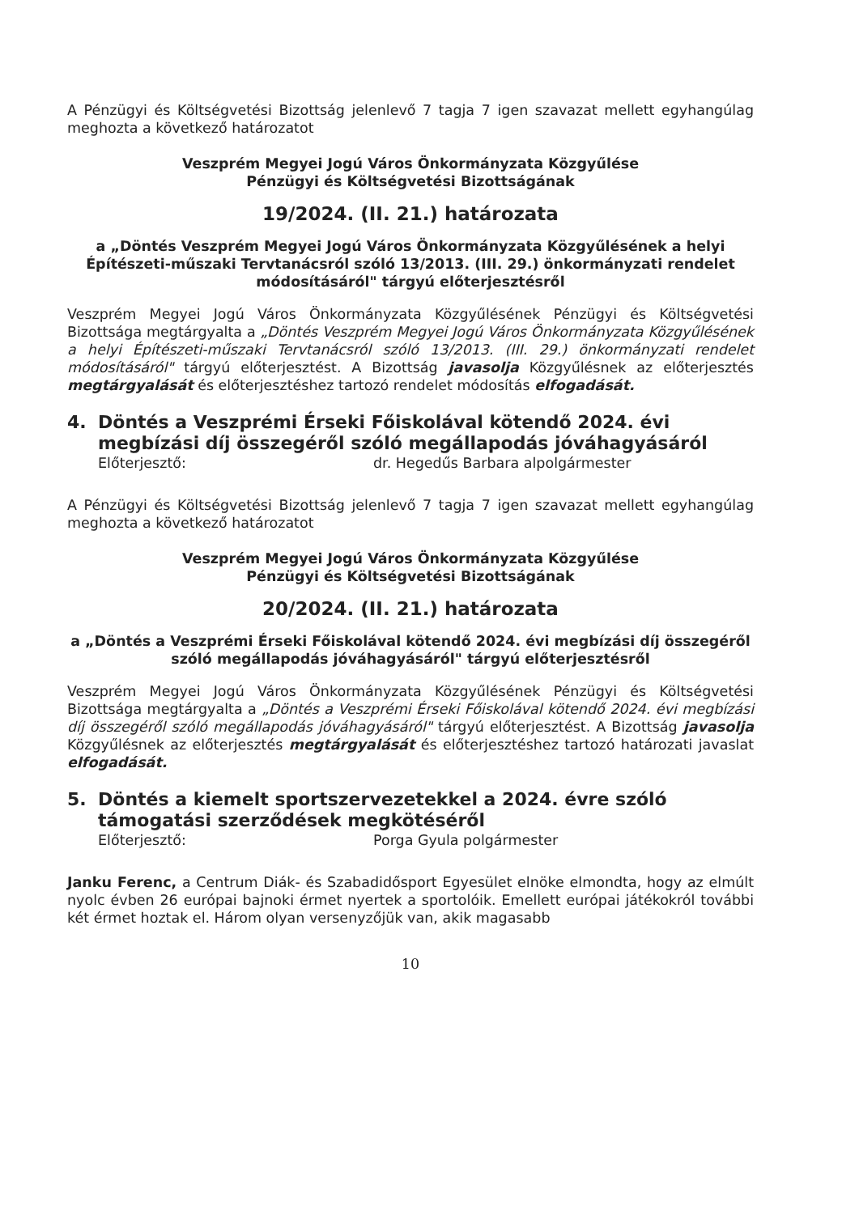A Pénzügyi és Költségvetési Bizottság jelenlevő 7 tagja 7 igen szavazat mellett egyhangúlag meghozta a következő határozatot
Veszprém Megyei Jogú Város Önkormányzata Közgyűlése
Pénzügyi és Költségvetési Bizottságának
19/2024. (II. 21.) határozata
a „Döntés Veszprém Megyei Jogú Város Önkormányzata Közgyűlésének a helyi Építészeti-műszaki Tervtanácsról szóló 13/2013. (III. 29.) önkormányzati rendelet módosításáról" tárgyú előterjesztésről
Veszprém Megyei Jogú Város Önkormányzata Közgyűlésének Pénzügyi és Költségvetési Bizottsága megtárgyalta a „Döntés Veszprém Megyei Jogú Város Önkormányzata Közgyűlésének a helyi Építészeti-műszaki Tervtanácsról szóló 13/2013. (III. 29.) önkormányzati rendelet módosításáról" tárgyú előterjesztést. A Bizottság javasolja Közgyűlésnek az előterjesztés megtárgyalását és előterjesztéshez tartozó rendelet módosítás elfogadását.
4. Döntés a Veszprémi Érseki Főiskolával kötendő 2024. évi megbízási díj összegéről szóló megállapodás jóváhagyásáról
Előterjesztő: dr. Hegedűs Barbara alpolgármester
A Pénzügyi és Költségvetési Bizottság jelenlevő 7 tagja 7 igen szavazat mellett egyhangúlag meghozta a következő határozatot
Veszprém Megyei Jogú Város Önkormányzata Közgyűlése
Pénzügyi és Költségvetési Bizottságának
20/2024. (II. 21.) határozata
a „Döntés a Veszprémi Érseki Főiskolával kötendő 2024. évi megbízási díj összegéről szóló megállapodás jóváhagyásáról" tárgyú előterjesztésről
Veszprém Megyei Jogú Város Önkormányzata Közgyűlésének Pénzügyi és Költségvetési Bizottsága megtárgyalta a „Döntés a Veszprémi Érseki Főiskolával kötendő 2024. évi megbízási díj összegéről szóló megállapodás jóváhagyásáról" tárgyú előterjesztést. A Bizottság javasolja Közgyűlésnek az előterjesztés megtárgyalását és előterjesztéshez tartozó határozati javaslat elfogadását.
5. Döntés a kiemelt sportszervezetekkel a 2024. évre szóló támogatási szerződések megkötéséről
Előterjesztő: Porga Gyula polgármester
Janku Ferenc, a Centrum Diák- és Szabadidősport Egyesület elnöke elmondta, hogy az elmúlt nyolc évben 26 európai bajnoki érmet nyertek a sportolóik. Emellett európai játékokról további két érmet hoztak el. Három olyan versenyzőjük van, akik magasabb
10